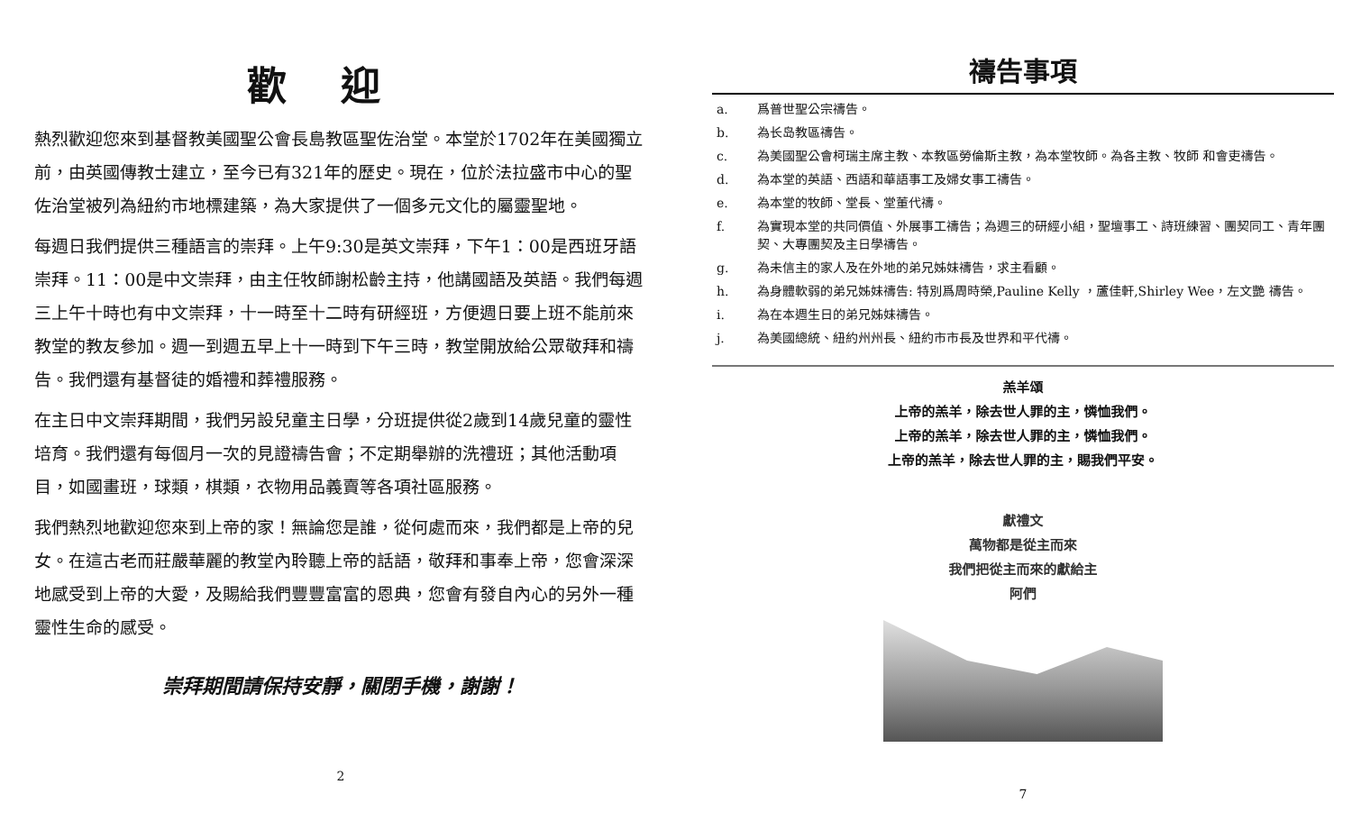歡迎
熱烈歡迎您來到基督教美國聖公會長島教區聖佐治堂。本堂於1702年在美國獨立前，由英國傳教士建立，至今已有321年的歷史。現在，位於法拉盛市中心的聖佐治堂被列為紐約市地標建築，為大家提供了一個多元文化的屬靈聖地。
每週日我們提供三種語言的崇拜。上午9:30是英文崇拜，下午1：00是西班牙語崇拜。11：00是中文崇拜，由主任牧師謝松齡主持，他講國語及英語。我們每週三上午十時也有中文崇拜，十一時至十二時有研經班，方便週日要上班不能前來教堂的教友參加。週一到週五早上十一時到下午三時，教堂開放給公眾敬拜和禱告。我們還有基督徒的婚禮和葬禮服務。
在主日中文崇拜期間，我們另設兒童主日學，分班提供從2歲到14歲兒童的靈性培育。我們還有每個月一次的見證禱告會；不定期舉辦的洗禮班；其他活動項目，如國畫班，球類，棋類，衣物用品義賣等各項社區服務。
我們熱烈地歡迎您來到上帝的家！無論您是誰，從何處而來，我們都是上帝的兒女。在這古老而莊嚴華麗的教堂內聆聽上帝的話語，敬拜和事奉上帝，您會深深地感受到上帝的大愛，及賜給我們豐豐富富的恩典，您會有發自內心的另外一種靈性生命的感受。
崇拜期間請保持安靜，關閉手機，謝謝！
2
禱告事項
a. 爲普世聖公宗禱告。
b. 為长岛教區禱告。
c. 為美國聖公會柯瑞主席主教、本教區勞倫斯主教，為本堂牧師。為各主教、牧師 和會吏禱告。
d. 為本堂的英語、西語和華語事工及婦女事工禱告。
e. 為本堂的牧師、堂長、堂董代禱。
f. 為實現本堂的共同價值、外展事工禱告；為週三的研經小組，聖壇事工、詩班練習、團契同工、青年團契、大專團契及主日學禱告。
g. 為未信主的家人及在外地的弟兄姊妹禱告，求主看顧。
h. 為身體軟弱的弟兄姊妹禱告: 特別爲周時榮,Pauline Kelly ，蘆佳軒,Shirley Wee，左文艷 禱告。
i. 為在本週生日的弟兄姊妹禱告。
j. 為美國總統、紐約州州長、紐約市市長及世界和平代禱。
羔羊頌
上帝的羔羊，除去世人罪的主，憐恤我們。
上帝的羔羊，除去世人罪的主，憐恤我們。
上帝的羔羊，除去世人罪的主，賜我們平安。
獻禮文
萬物都是從主而來
我們把從主而來的獻給主
阿們
7